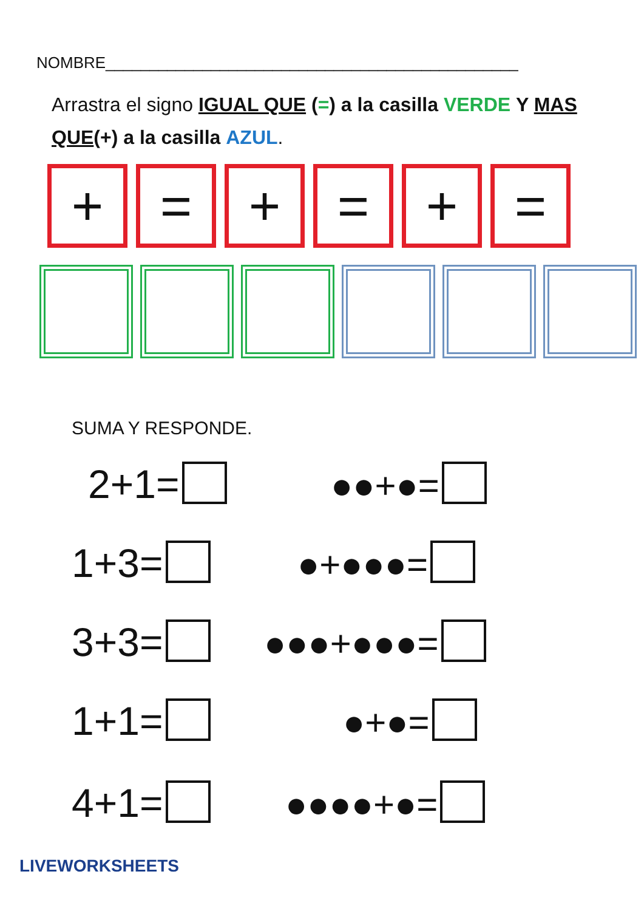NOMBRE_______________________________________________
Arrastra el signo IGUAL QUE (=) a la casilla VERDE Y MAS QUE(+) a la casilla AZUL.
+ = + = + =
SUMA Y RESPONDE.
2+1= ●●+●=
1+3= ●+●●●=
3+3= ●●●+●●●=
1+1= ●+●=
4+1= ●●●●+●=
LIVEWORKSHEETS